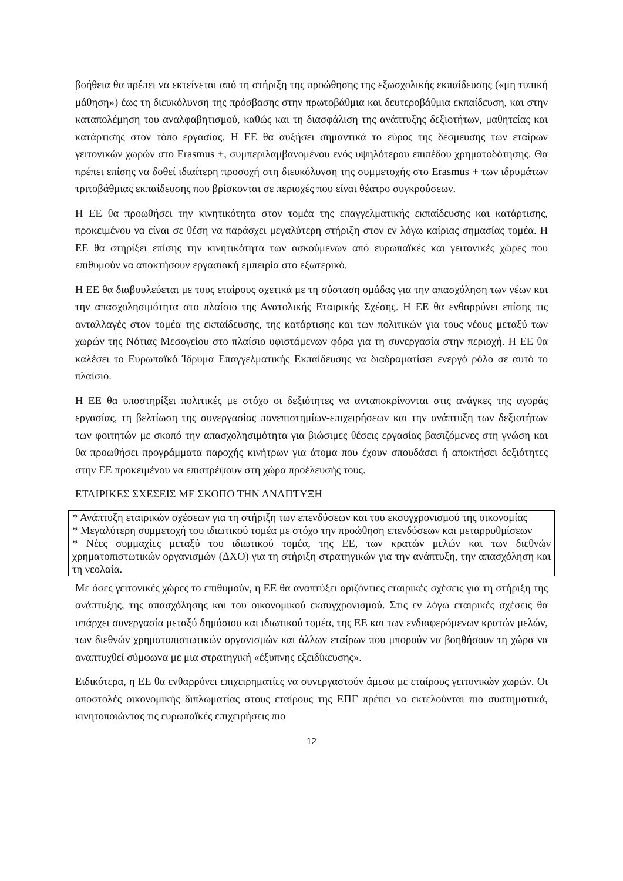βοήθεια θα πρέπει να εκτείνεται από τη στήριξη της προώθησης της εξωσχολικής εκπαίδευσης («μη τυπική μάθηση») έως τη διευκόλυνση της πρόσβασης στην πρωτοβάθμια και δευτεροβάθμια εκπαίδευση, και στην καταπολέμηση του αναλφαβητισμού, καθώς και τη διασφάλιση της ανάπτυξης δεξιοτήτων, μαθητείας και κατάρτισης στον τόπο εργασίας. Η ΕΕ θα αυξήσει σημαντικά το εύρος της δέσμευσης των εταίρων γειτονικών χωρών στο Erasmus +, συμπεριλαμβανομένου ενός υψηλότερου επιπέδου χρηματοδότησης. Θα πρέπει επίσης να δοθεί ιδιαίτερη προσοχή στη διευκόλυνση της συμμετοχής στο Erasmus + των ιδρυμάτων τριτοβάθμιας εκπαίδευσης που βρίσκονται σε περιοχές που είναι θέατρο συγκρούσεων.
Η ΕΕ θα προωθήσει την κινητικότητα στον τομέα της επαγγελματικής εκπαίδευσης και κατάρτισης, προκειμένου να είναι σε θέση να παράσχει μεγαλύτερη στήριξη στον εν λόγω καίριας σημασίας τομέα. Η ΕΕ θα στηρίξει επίσης την κινητικότητα των ασκούμενων από ευρωπαϊκές και γειτονικές χώρες που επιθυμούν να αποκτήσουν εργασιακή εμπειρία στο εξωτερικό.
Η ΕΕ θα διαβουλεύεται με τους εταίρους σχετικά με τη σύσταση ομάδας για την απασχόληση των νέων και την απασχολησιμότητα στο πλαίσιο της Ανατολικής Εταιρικής Σχέσης. Η ΕΕ θα ενθαρρύνει επίσης τις ανταλλαγές στον τομέα της εκπαίδευσης, της κατάρτισης και των πολιτικών για τους νέους μεταξύ των χωρών της Νότιας Μεσογείου στο πλαίσιο υφιστάμενων φόρα για τη συνεργασία στην περιοχή. Η ΕΕ θα καλέσει το Ευρωπαϊκό Ίδρυμα Επαγγελματικής Εκπαίδευσης να διαδραματίσει ενεργό ρόλο σε αυτό το πλαίσιο.
Η ΕΕ θα υποστηρίξει πολιτικές με στόχο οι δεξιότητες να ανταποκρίνονται στις ανάγκες της αγοράς εργασίας, τη βελτίωση της συνεργασίας πανεπιστημίων-επιχειρήσεων και την ανάπτυξη των δεξιοτήτων των φοιτητών με σκοπό την απασχολησιμότητα για βιώσιμες θέσεις εργασίας βασιζόμενες στη γνώση και θα προωθήσει προγράμματα παροχής κινήτρων για άτομα που έχουν σπουδάσει ή αποκτήσει δεξιότητες στην ΕΕ προκειμένου να επιστρέψουν στη χώρα προέλευσής τους.
ΕΤΑΙΡΙΚΕΣ ΣΧΕΣΕΙΣ ΜΕ ΣΚΟΠΟ ΤΗΝ ΑΝΑΠΤΥΞΗ
* Ανάπτυξη εταιρικών σχέσεων για τη στήριξη των επενδύσεων και του εκσυγχρονισμού της οικονομίας
* Μεγαλύτερη συμμετοχή του ιδιωτικού τομέα με στόχο την προώθηση επενδύσεων και μεταρρυθμίσεων
* Νέες συμμαχίες μεταξύ του ιδιωτικού τομέα, της ΕΕ, των κρατών μελών και των διεθνών χρηματοπιστωτικών οργανισμών (ΔΧΟ) για τη στήριξη στρατηγικών για την ανάπτυξη, την απασχόληση και τη νεολαία.
Με όσες γειτονικές χώρες το επιθυμούν, η ΕΕ θα αναπτύξει οριζόντιες εταιρικές σχέσεις για τη στήριξη της ανάπτυξης, της απασχόλησης και του οικονομικού εκσυγχρονισμού. Στις εν λόγω εταιρικές σχέσεις θα υπάρχει συνεργασία μεταξύ δημόσιου και ιδιωτικού τομέα, της ΕΕ και των ενδιαφερόμενων κρατών μελών, των διεθνών χρηματοπιστωτικών οργανισμών και άλλων εταίρων που μπορούν να βοηθήσουν τη χώρα να αναπτυχθεί σύμφωνα με μια στρατηγική «έξυπνης εξειδίκευσης».
Ειδικότερα, η ΕΕ θα ενθαρρύνει επιχειρηματίες να συνεργαστούν άμεσα με εταίρους γειτονικών χωρών. Οι αποστολές οικονομικής διπλωματίας στους εταίρους της ΕΠΓ πρέπει να εκτελούνται πιο συστηματικά, κινητοποιώντας τις ευρωπαϊκές επιχειρήσεις πιο
12